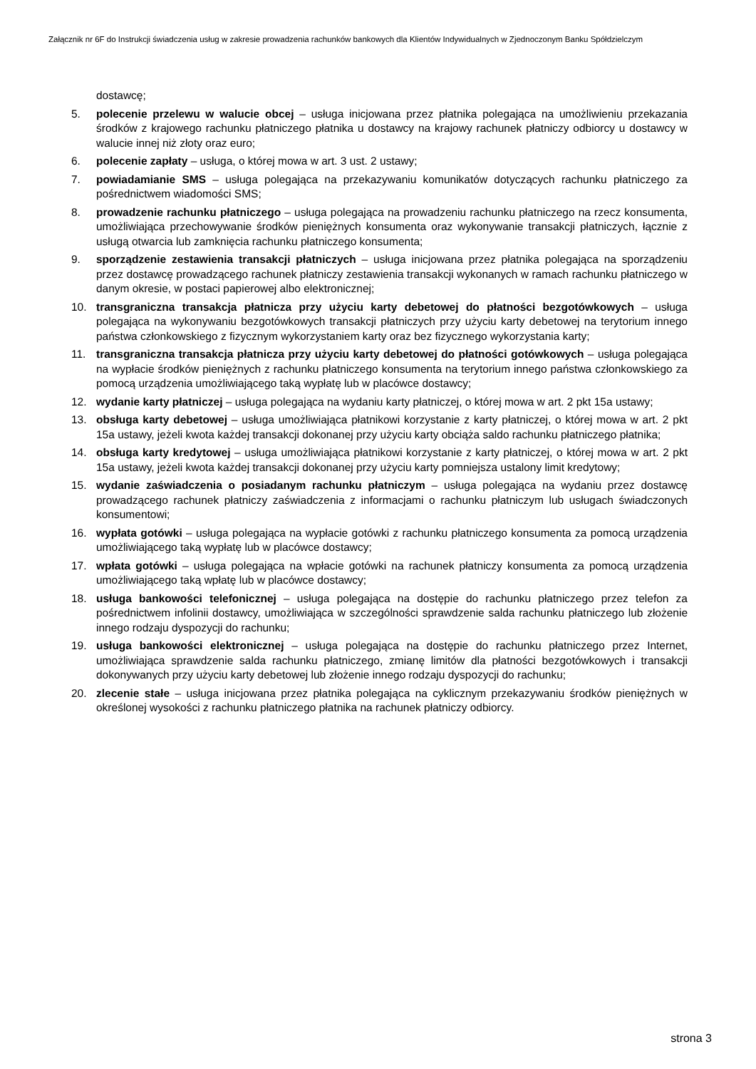Załącznik nr 6F do Instrukcji świadczenia usług w zakresie prowadzenia rachunków bankowych dla Klientów Indywidualnych w Zjednoczonym Banku Spółdzielczym
dostawcę;
5. polecenie przelewu w walucie obcej – usługa inicjowana przez płatnika polegająca na umożliwieniu przekazania środków z krajowego rachunku płatniczego płatnika u dostawcy na krajowy rachunek płatniczy odbiorcy u dostawcy w walucie innej niż złoty oraz euro;
6. polecenie zapłaty – usługa, o której mowa w art. 3 ust. 2 ustawy;
7. powiadamianie SMS – usługa polegająca na przekazywaniu komunikatów dotyczących rachunku płatniczego za pośrednictwem wiadomości SMS;
8. prowadzenie rachunku płatniczego – usługa polegająca na prowadzeniu rachunku płatniczego na rzecz konsumenta, umożliwiająca przechowywanie środków pieniężnych konsumenta oraz wykonywanie transakcji płatniczych, łącznie z usługą otwarcia lub zamknięcia rachunku płatniczego konsumenta;
9. sporządzenie zestawienia transakcji płatniczych – usługa inicjowana przez płatnika polegająca na sporządzeniu przez dostawcę prowadzącego rachunek płatniczy zestawienia transakcji wykonanych w ramach rachunku płatniczego w danym okresie, w postaci papierowej albo elektronicznej;
10. transgraniczna transakcja płatnicza przy użyciu karty debetowej do płatności bezgotówkowych – usługa polegająca na wykonywaniu bezgotówkowych transakcji płatniczych przy użyciu karty debetowej na terytorium innego państwa członkowskiego z fizycznym wykorzystaniem karty oraz bez fizycznego wykorzystania karty;
11. transgraniczna transakcja płatnicza przy użyciu karty debetowej do płatności gotówkowych – usługa polegająca na wypłacie środków pieniężnych z rachunku płatniczego konsumenta na terytorium innego państwa członkowskiego za pomocą urządzenia umożliwiającego taką wypłatę lub w placówce dostawcy;
12. wydanie karty płatniczej – usługa polegająca na wydaniu karty płatniczej, o której mowa w art. 2 pkt 15a ustawy;
13. obsługa karty debetowej – usługa umożliwiająca płatnikowi korzystanie z karty płatniczej, o której mowa w art. 2 pkt 15a ustawy, jeżeli kwota każdej transakcji dokonanej przy użyciu karty obciąża saldo rachunku płatniczego płatnika;
14. obsługa karty kredytowej – usługa umożliwiająca płatnikowi korzystanie z karty płatniczej, o której mowa w art. 2 pkt 15a ustawy, jeżeli kwota każdej transakcji dokonanej przy użyciu karty pomniejsza ustalony limit kredytowy;
15. wydanie zaświadczenia o posiadanym rachunku płatniczym – usługa polegająca na wydaniu przez dostawcę prowadzącego rachunek płatniczy zaświadczenia z informacjami o rachunku płatniczym lub usługach świadczonych konsumentowi;
16. wypłata gotówki – usługa polegająca na wypłacie gotówki z rachunku płatniczego konsumenta za pomocą urządzenia umożliwiającego taką wypłatę lub w placówce dostawcy;
17. wpłata gotówki – usługa polegająca na wpłacie gotówki na rachunek płatniczy konsumenta za pomocą urządzenia umożliwiającego taką wpłatę lub w placówce dostawcy;
18. usługa bankowości telefonicznej – usługa polegająca na dostępie do rachunku płatniczego przez telefon za pośrednictwem infolinii dostawcy, umożliwiająca w szczególności sprawdzenie salda rachunku płatniczego lub złożenie innego rodzaju dyspozycji do rachunku;
19. usługa bankowości elektronicznej – usługa polegająca na dostępie do rachunku płatniczego przez Internet, umożliwiająca sprawdzenie salda rachunku płatniczego, zmianę limitów dla płatności bezgotówkowych i transakcji dokonywanych przy użyciu karty debetowej lub złożenie innego rodzaju dyspozycji do rachunku;
20. zlecenie stałe – usługa inicjowana przez płatnika polegająca na cyklicznym przekazywaniu środków pieniężnych w określonej wysokości z rachunku płatniczego płatnika na rachunek płatniczy odbiorcy.
strona 3